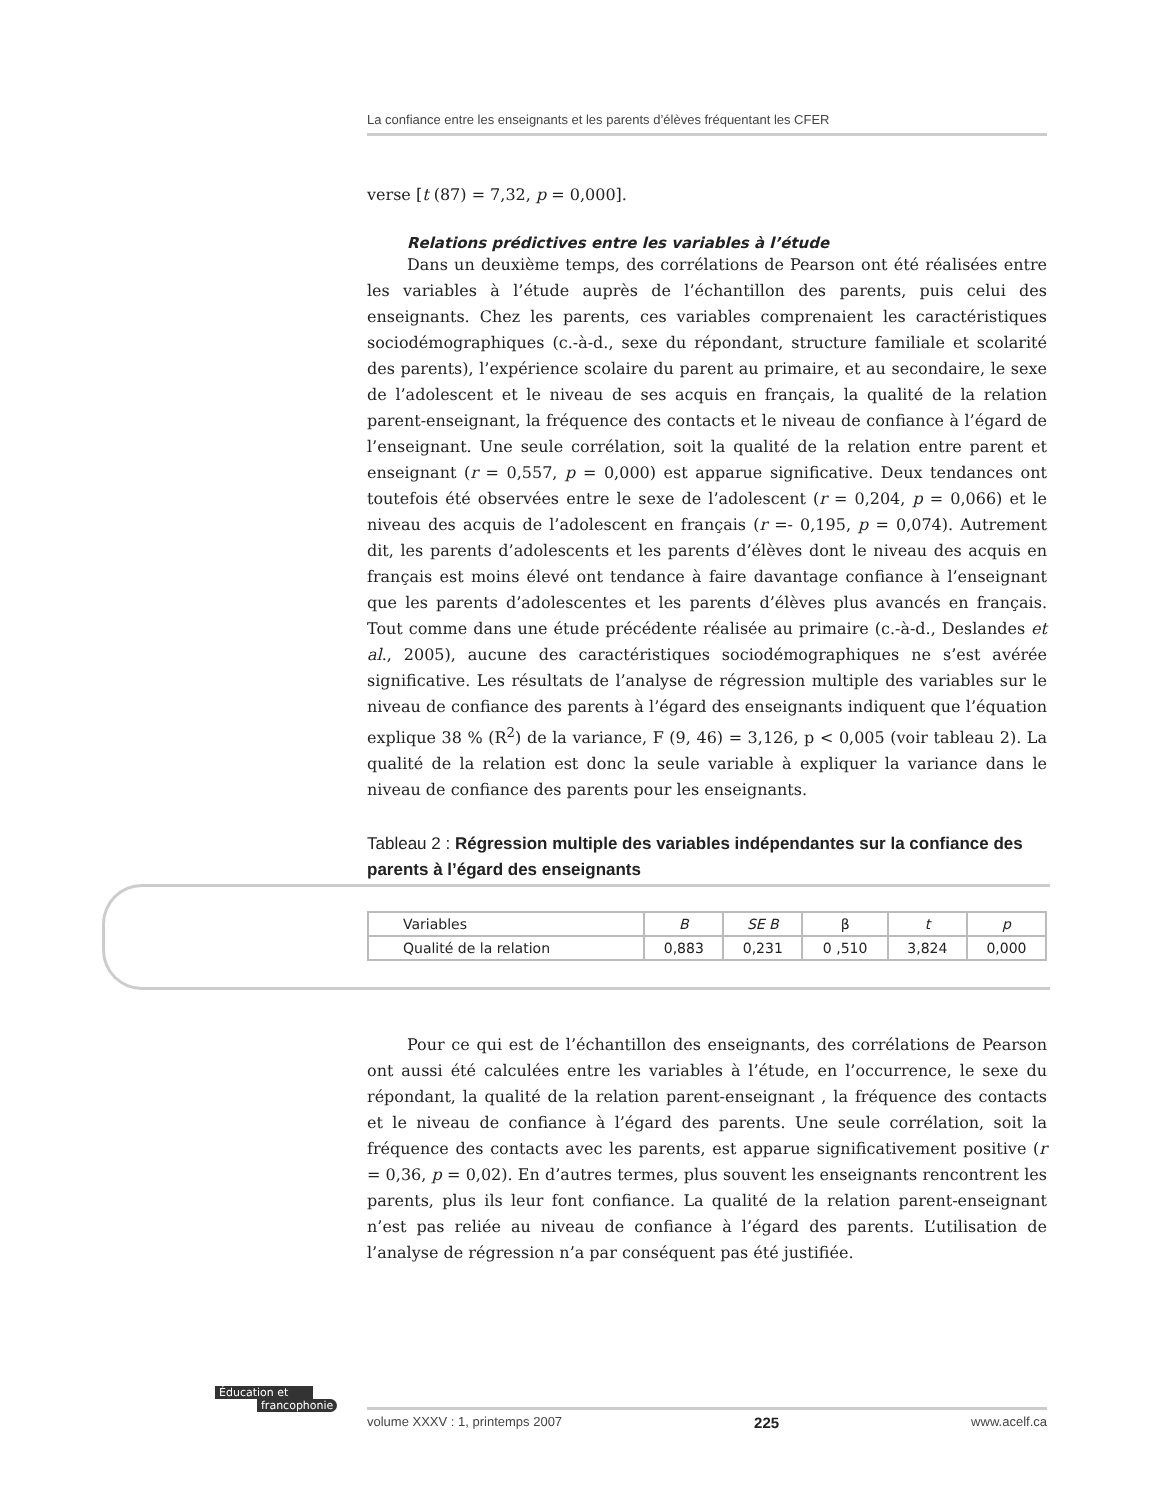La confiance entre les enseignants et les parents d’élèves fréquentant les CFER
verse [t (87) = 7,32, p = 0,000].
Relations prédictives entre les variables à l’étude
Dans un deuxième temps, des corrélations de Pearson ont été réalisées entre les variables à l’étude auprès de l’échantillon des parents, puis celui des enseignants. Chez les parents, ces variables comprenaient les caractéristiques sociodémographiques (c.-à-d., sexe du répondant, structure familiale et scolarité des parents), l’expérience scolaire du parent au primaire, et au secondaire, le sexe de l’adolescent et le niveau de ses acquis en français, la qualité de la relation parent-enseignant, la fréquence des contacts et le niveau de confiance à l’égard de l’enseignant. Une seule corrélation, soit la qualité de la relation entre parent et enseignant (r = 0,557, p = 0,000) est apparue significative. Deux tendances ont toutefois été observées entre le sexe de l’adolescent (r = 0,204, p = 0,066) et le niveau des acquis de l’adolescent en français (r =- 0,195, p = 0,074). Autrement dit, les parents d’adolescents et les parents d’élèves dont le niveau des acquis en français est moins élevé ont tendance à faire davantage confiance à l’enseignant que les parents d’adolescentes et les parents d’élèves plus avancés en français. Tout comme dans une étude précédente réalisée au primaire (c.-à-d., Deslandes et al., 2005), aucune des caractéristiques sociodémographiques ne s’est avérée significative. Les résultats de l’analyse de régression multiple des variables sur le niveau de confiance des parents à l’égard des enseignants indiquent que l’équation explique 38 % (R<sup>2</sup>) de la variance, F (9, 46) = 3,126, p < 0,005 (voir tableau 2). La qualité de la relation est donc la seule variable à expliquer la variance dans le niveau de confiance des parents pour les enseignants.
Tableau 2 : Régression multiple des variables indépendantes sur la confiance des parents à l’égard des enseignants
| Variables | B | SE B | β | t | p |
| --- | --- | --- | --- | --- | --- |
| Qualité de la relation | 0,883 | 0,231 | 0 ,510 | 3,824 | 0,000 |
Pour ce qui est de l’échantillon des enseignants, des corrélations de Pearson ont aussi été calculées entre les variables à l’étude, en l’occurrence, le sexe du répondant, la qualité de la relation parent-enseignant , la fréquence des contacts et le niveau de confiance à l’égard des parents. Une seule corrélation, soit la fréquence des contacts avec les parents, est apparue significativement positive (r = 0,36, p = 0,02). En d’autres termes, plus souvent les enseignants rencontrent les parents, plus ils leur font confiance. La qualité de la relation parent-enseignant n’est pas reliée au niveau de confiance à l’égard des parents. L’utilisation de l’analyse de régression n’a par conséquent pas été justifiée.
Éducation et
francophonie
volume XXXV : 1, printemps 2007 225 www.acelf.ca